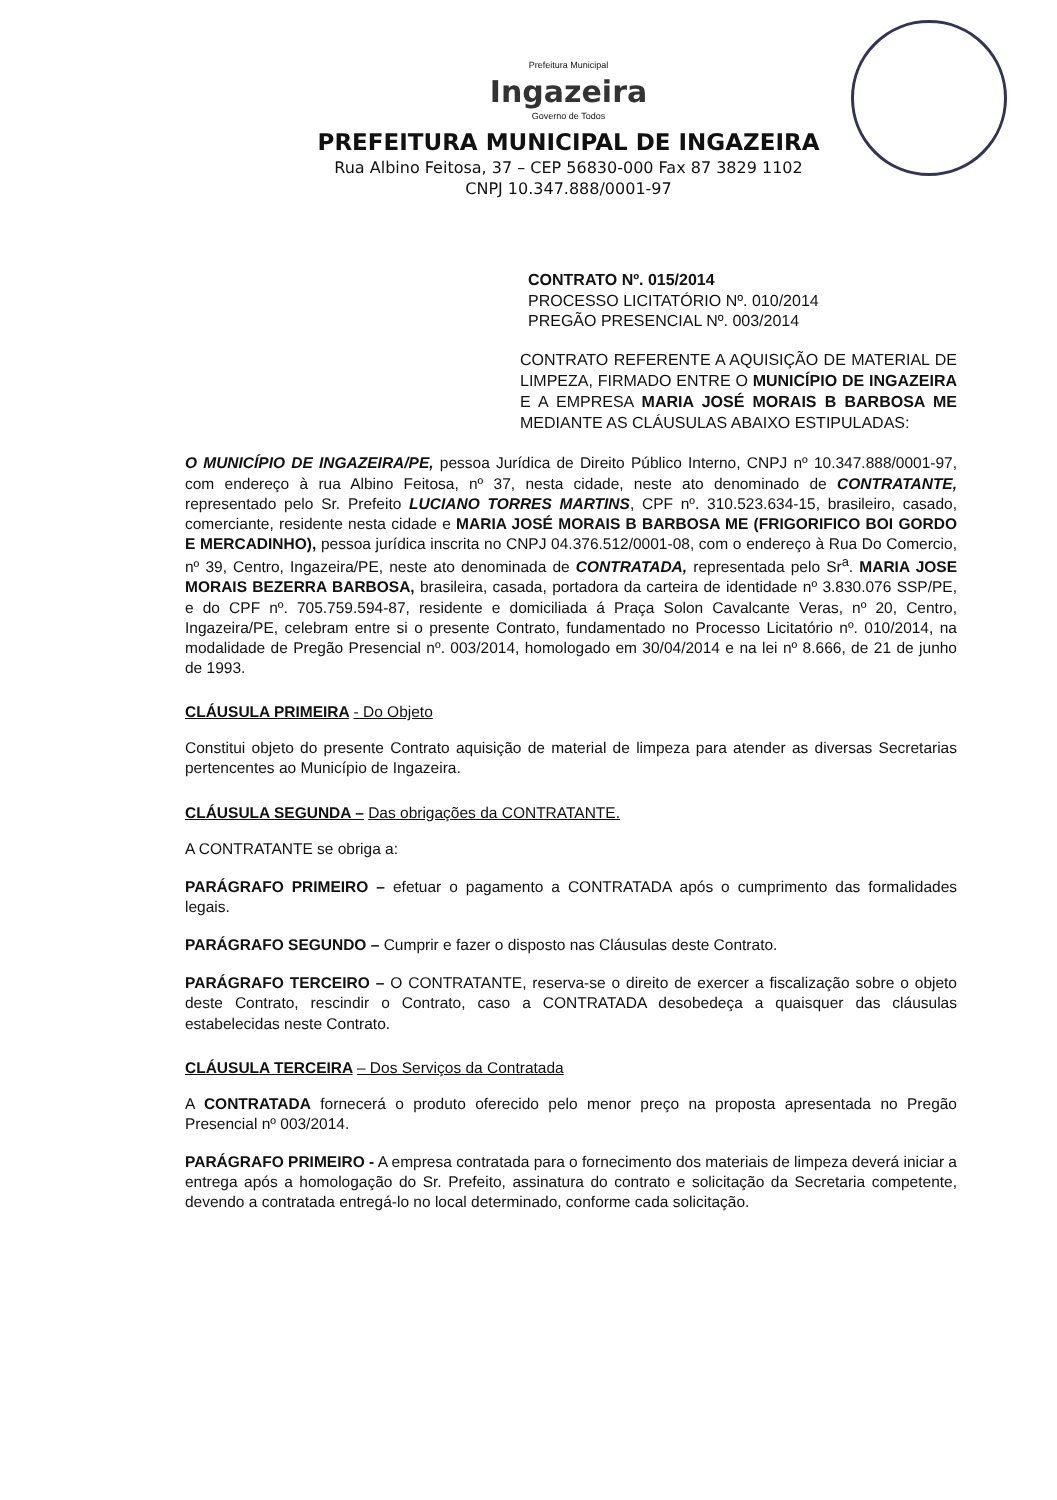Prefeitura Municipal
Ingazeira
Governo de Todos
PREFEITURA MUNICIPAL DE INGAZEIRA
Rua Albino Feitosa, 37 – CEP 56830-000 Fax 87 3829 1102
CNPJ 10.347.888/0001-97
CONTRATO Nº. 015/2014
PROCESSO LICITATÓRIO Nº. 010/2014
PREGÃO PRESENCIAL Nº. 003/2014
CONTRATO REFERENTE A AQUISIÇÃO DE MATERIAL DE LIMPEZA, FIRMADO ENTRE O MUNICÍPIO DE INGAZEIRA E A EMPRESA MARIA JOSÉ MORAIS B BARBOSA ME MEDIANTE AS CLÁUSULAS ABAIXO ESTIPULADAS:
O MUNICÍPIO DE INGAZEIRA/PE, pessoa Jurídica de Direito Público Interno, CNPJ nº 10.347.888/0001-97, com endereço à rua Albino Feitosa, nº 37, nesta cidade, neste ato denominado de CONTRATANTE, representado pelo Sr. Prefeito LUCIANO TORRES MARTINS, CPF nº. 310.523.634-15, brasileiro, casado, comerciante, residente nesta cidade e MARIA JOSÉ MORAIS B BARBOSA ME (FRIGORIFICO BOI GORDO E MERCADINHO), pessoa jurídica inscrita no CNPJ 04.376.512/0001-08, com o endereço à Rua Do Comercio, nº 39, Centro, Ingazeira/PE, neste ato denominada de CONTRATADA, representada pelo Sr<sup>a</sup>. MARIA JOSE MORAIS BEZERRA BARBOSA, brasileira, casada, portadora da carteira de identidade nº 3.830.076 SSP/PE, e do CPF nº. 705.759.594-87, residente e domiciliada á Praça Solon Cavalcante Veras, nº 20, Centro, Ingazeira/PE, celebram entre si o presente Contrato, fundamentado no Processo Licitatório nº. 010/2014, na modalidade de Pregão Presencial nº. 003/2014, homologado em 30/04/2014 e na lei nº 8.666, de 21 de junho de 1993.
CLÁUSULA PRIMEIRA - Do Objeto
Constitui objeto do presente Contrato aquisição de material de limpeza para atender as diversas Secretarias pertencentes ao Município de Ingazeira.
CLÁUSULA SEGUNDA – Das obrigações da CONTRATANTE.
A CONTRATANTE se obriga a:
PARÁGRAFO PRIMEIRO – efetuar o pagamento a CONTRATADA após o cumprimento das formalidades legais.
PARÁGRAFO SEGUNDO – Cumprir e fazer o disposto nas Cláusulas deste Contrato.
PARÁGRAFO TERCEIRO – O CONTRATANTE, reserva-se o direito de exercer a fiscalização sobre o objeto deste Contrato, rescindir o Contrato, caso a CONTRATADA desobedeça a quaisquer das cláusulas estabelecidas neste Contrato.
CLÁUSULA TERCEIRA – Dos Serviços da Contratada
A CONTRATADA fornecerá o produto oferecido pelo menor preço na proposta apresentada no Pregão Presencial nº 003/2014.
PARÁGRAFO PRIMEIRO - A empresa contratada para o fornecimento dos materiais de limpeza deverá iniciar a entrega após a homologação do Sr. Prefeito, assinatura do contrato e solicitação da Secretaria competente, devendo a contratada entregá-lo no local determinado, conforme cada solicitação.